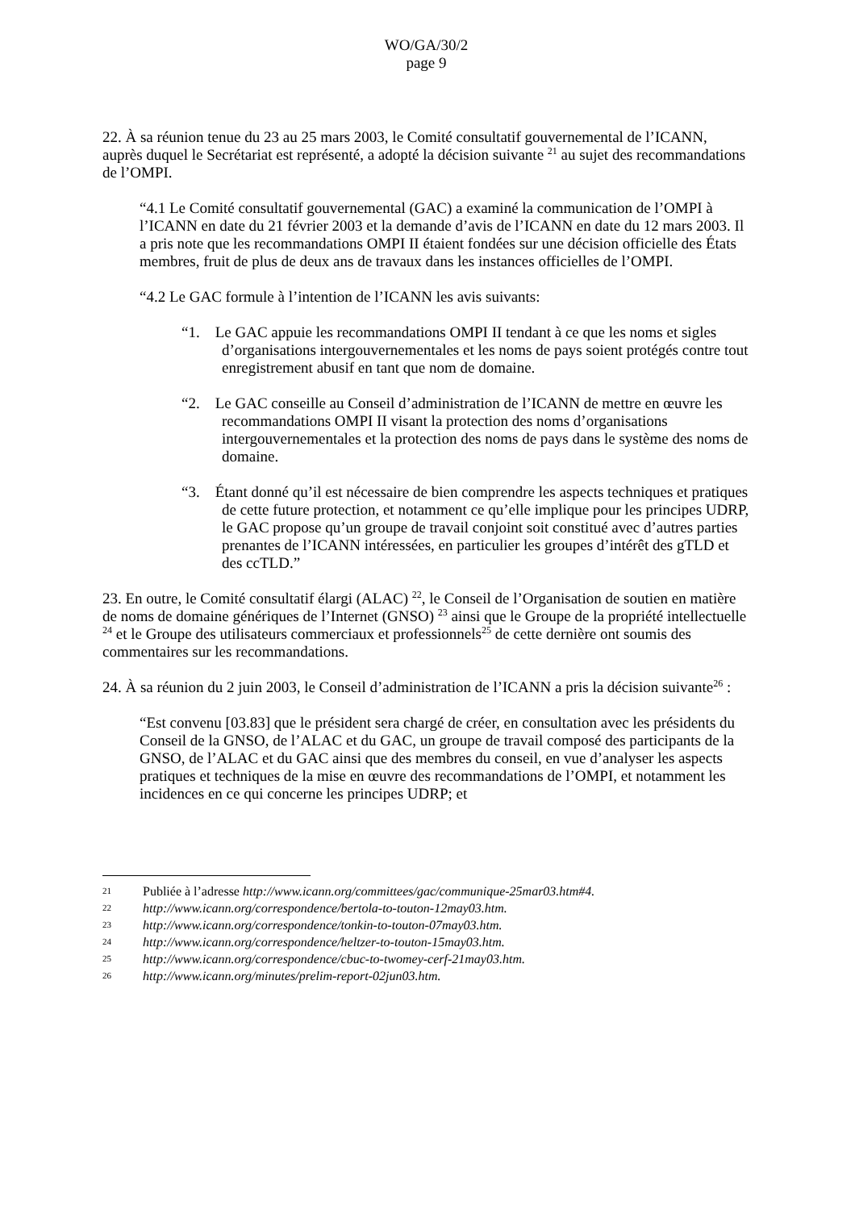WO/GA/30/2
page 9
22. À sa réunion tenue du 23 au 25 mars 2003, le Comité consultatif gouvernemental de l’ICANN, auprès duquel le Secrétariat est représenté, a adopté la décision suivante <sup>21</sup> au sujet des recommandations de l’OMPI.
“4.1 Le Comité consultatif gouvernemental (GAC) a examiné la communication de l’OMPI à l’ICANN en date du 21 février 2003 et la demande d’avis de l’ICANN en date du 12 mars 2003. Il a pris note que les recommandations OMPI II étaient fondées sur une décision officielle des États membres, fruit de plus de deux ans de travaux dans les instances officielles de l’OMPI.
“4.2 Le GAC formule à l’intention de l’ICANN les avis suivants:
“1. Le GAC appuie les recommandations OMPI II tendant à ce que les noms et sigles d’organisations intergouvernementales et les noms de pays soient protégés contre tout enregistrement abusif en tant que nom de domaine.
“2. Le GAC conseille au Conseil d’administration de l’ICANN de mettre en œuvre les recommandations OMPI II visant la protection des noms d’organisations intergouvernementales et la protection des noms de pays dans le système des noms de domaine.
“3. Étant donné qu’il est nécessaire de bien comprendre les aspects techniques et pratiques de cette future protection, et notamment ce qu’elle implique pour les principes UDRP, le GAC propose qu’un groupe de travail conjoint soit constitué avec d’autres parties prenantes de l’ICANN intéressées, en particulier les groupes d’intérêt des gTLD et des ccTLD.”
23. En outre, le Comité consultatif élargi (ALAC) <sup>22</sup>, le Conseil de l’Organisation de soutien en matière de noms de domaine génériques de l’Internet (GNSO) <sup>23</sup> ainsi que le Groupe de la propriété intellectuelle <sup>24</sup> et le Groupe des utilisateurs commerciaux et professionnels<sup>25</sup> de cette dernière ont soumis des commentaires sur les recommandations.
24. À sa réunion du 2 juin 2003, le Conseil d’administration de l’ICANN a pris la décision suivante<sup>26</sup> :
“Est convenu [03.83] que le président sera chargé de créer, en consultation avec les présidents du Conseil de la GNSO, de l’ALAC et du GAC, un groupe de travail composé des participants de la GNSO, de l’ALAC et du GAC ainsi que des membres du conseil, en vue d’analyser les aspects pratiques et techniques de la mise en œuvre des recommandations de l’OMPI, et notamment les incidences en ce qui concerne les principes UDRP; et
21 Publiée à l’adresse http://www.icann.org/committees/gac/communique-25mar03.htm#4.
22 http://www.icann.org/correspondence/bertola-to-touton-12may03.htm.
23 http://www.icann.org/correspondence/tonkin-to-touton-07may03.htm.
24 http://www.icann.org/correspondence/heltzer-to-touton-15may03.htm.
25 http://www.icann.org/correspondence/cbuc-to-twomey-cerf-21may03.htm.
26 http://www.icann.org/minutes/prelim-report-02jun03.htm.